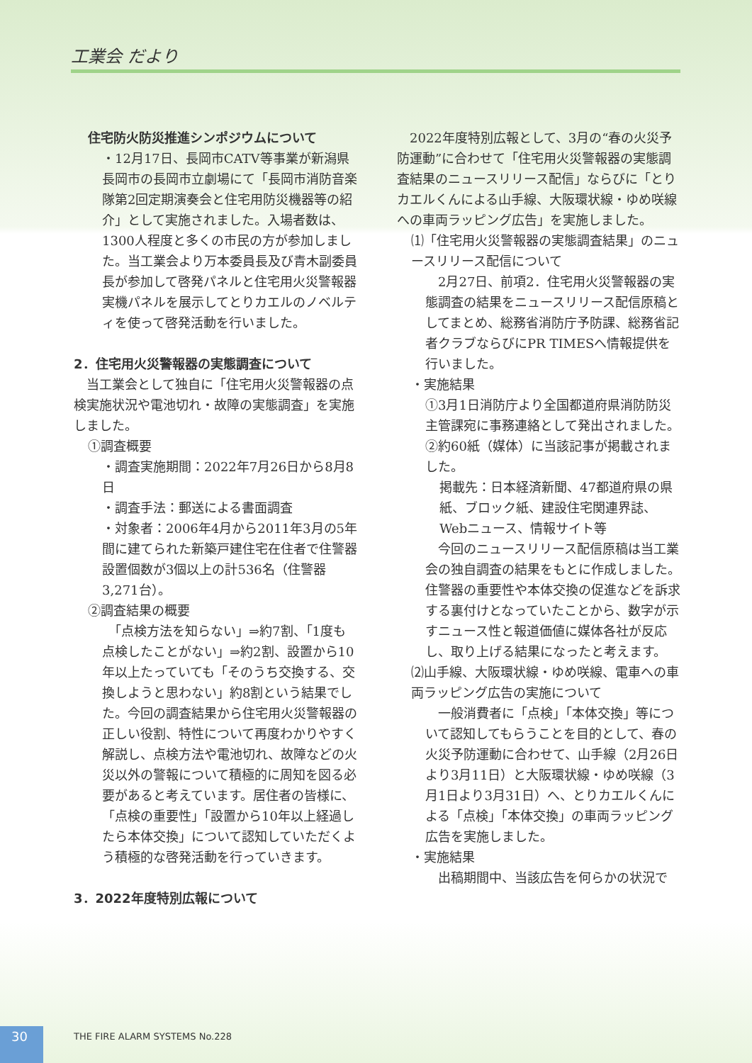工業会 だより
住宅防火防災推進シンポジウムについて
・12月17日、長岡市CATV等事業が新潟県長岡市の長岡市立劇場にて「長岡市消防音楽隊第2回定期演奏会と住宅用防災機器等の紹介」として実施されました。入場者数は、1300人程度と多くの市民の方が参加しました。当工業会より万本委員長及び青木副委員長が参加して啓発パネルと住宅用火災警報器実機パネルを展示してとりカエルのノベルティを使って啓発活動を行いました。
2．住宅用火災警報器の実態調査について
　当工業会として独自に「住宅用火災警報器の点検実施状況や電池切れ・故障の実態調査」を実施しました。
①調査概要
・調査実施期間：2022年7月26日から8月8日
・調査手法：郵送による書面調査
・対象者：2006年4月から2011年3月の5年間に建てられた新築戸建住宅在住者で住警器設置個数が3個以上の計536名（住警器3,271台）。
②調査結果の概要
　「点検方法を知らない」⇒約7割、「1度も点検したことがない」⇒約2割、設置から10年以上たっていても「そのうち交換する、交換しようと思わない」約8割という結果でした。今回の調査結果から住宅用火災警報器の正しい役割、特性について再度わかりやすく解説し、点検方法や電池切れ、故障などの火災以外の警報について積極的に周知を図る必要があると考えています。居住者の皆様に、「点検の重要性」「設置から10年以上経過したら本体交換」について認知していただくよう積極的な啓発活動を行っていきます。
3．2022年度特別広報について
　2022年度特別広報として、3月の“春の火災予防運動”に合わせて「住宅用火災警報器の実態調査結果のニュースリリース配信」ならびに「とりカエルくんによる山手線、大阪環状線・ゆめ咲線への車両ラッピング広告」を実施しました。
⑴「住宅用火災警報器の実態調査結果」のニュースリリース配信について
　2月27日、前項2．住宅用火災警報器の実態調査の結果をニュースリリース配信原稿としてまとめ、総務省消防庁予防課、総務省記者クラブならびにPR TIMESへ情報提供を行いました。
・実施結果
①3月1日消防庁より全国都道府県消防防災主管課宛に事務連絡として発出されました。
②約60紙（媒体）に当該記事が掲載されました。
掲載先：日本経済新聞、47都道府県の県紙、ブロック紙、建設住宅関連界誌、Webニュース、情報サイト等
　今回のニュースリリース配信原稿は当工業会の独自調査の結果をもとに作成しました。住警器の重要性や本体交換の促進などを訴求する裏付けとなっていたことから、数字が示すニュース性と報道価値に媒体各社が反応し、取り上げる結果になったと考えます。
⑵山手線、大阪環状線・ゆめ咲線、電車への車両ラッピング広告の実施について
　一般消費者に「点検」「本体交換」等について認知してもらうことを目的として、春の火災予防運動に合わせて、山手線（2月26日より3月11日）と大阪環状線・ゆめ咲線（3月1日より3月31日）へ、とりカエルくんによる「点検」「本体交換」の車両ラッピング広告を実施しました。
・実施結果
　出稿期間中、当該広告を何らかの状況で
30 THE FIRE ALARM SYSTEMS No.228